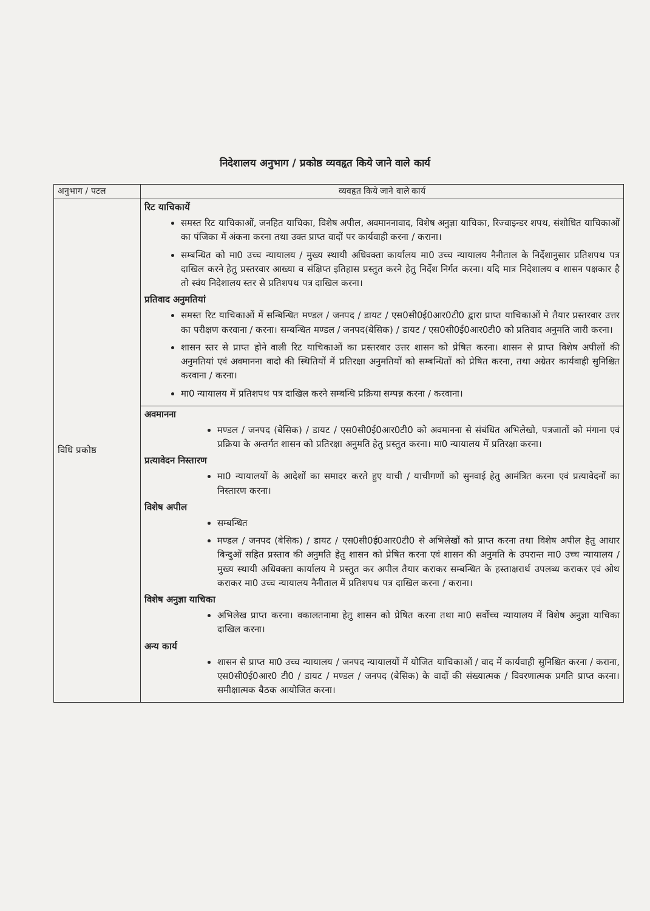निदेशालय अनुभाग / प्रकोष्ठ व्यवहृत किये जाने वाले कार्य
| अनुभाग / पटल | व्यवहृत किये जाने वाले कार्य |
| --- | --- |
| विधि प्रकोष्ठ | रिट याचिकायें समस्त रिट याचिकाओं, जनहित याचिका, विशेष अपील, अवमाननावाद, विशेष अनुज्ञा याचिका, रिज्वाइन्डर शपथ, संशोधित याचिकाओं का पंजिका में अंकना करना तथा उक्त प्राप्त वादों पर कार्यवाही करना / कराना। सम्बन्धित को मा0 उच्च न्यायालय / मुख्य स्थायी अधिवक्ता कार्यालय मा0 उच्च न्यायालय नैनीताल के निर्देशानुसार प्रतिशपथ पत्र दाखिल करने हेतु प्रस्तरवार आख्या व संक्षिप्त इतिहास प्रस्तुत करने हेतु निर्देश निर्गत करना। यदि मात्र निदेशालय व शासन पक्षकार है तो स्वंय निदेशालय स्तर से प्रतिशपथ पत्र दाखिल करना। प्रतिवाद अनुमतियां समस्त रिट याचिकाओं में सन्बिन्धित मण्डल / जनपद / डायट / एस0सी0ई0आर0टी0 द्वारा प्राप्त याचिकाओं मे तैयार प्रस्तरवार उत्तर का परीक्षण करवाना / करना। सम्बन्धित मण्डल / जनपद(बेसिक) / डायट / एस0सी0ई0आर0टी0 को प्रतिवाद अनुमति जारी करना। शासन स्तर से प्राप्त होने वाली रिट याचिकाओं का प्रस्तरवार उत्तर शासन को प्रेषित करना। शासन से प्राप्त विशेष अपीलों की अनुमतियां एवं अवमानना वादो की स्थितियों में प्रतिरक्षा अनुमतियों को सम्बन्धितों को प्रेषित करना, तथा अग्रेतर कार्यवाही सुनिश्चित करवाना / करना। मा0 न्यायालय में प्रतिशपथ पत्र दाखिल करने सम्बन्धि प्रक्रिया सम्पन्न करना / करवाना। |
| | अवमानना मण्डल / जनपद (बेसिक) / डायट / एस0सी0ई0आर0टी0 को अवमानना से संबंधित अभिलेखो, पत्रजातों को मंगाना एवं प्रक्रिया के अन्तर्गत शासन को प्रतिरक्षा अनुमति हेतु प्रस्तुत करना। मा0 न्यायालय में प्रतिरक्षा करना। प्रत्यावेदन निस्तारण मा0 न्यायालयों के आदेशों का समादर करते हुए याची / याचीगणों को सुनवाई हेतु आमंत्रित करना एवं प्रत्यावेदनों का निस्तारण करना। विशेष अपील सम्बन्धित मण्डल / जनपद (बेसिक) / डायट / एस0सी0ई0आर0टी0 से अभिलेखों को प्राप्त करना तथा विशेष अपील हेतु आधार बिन्दुओं सहित प्रस्ताव की अनुमति हेतु शासन को प्रेषित करना एवं शासन की अनुमति के उपरान्त मा0 उच्च न्यायालय / मुख्य स्थायी अधिवक्ता कार्यालय मे प्रस्तुत कर अपील तैयार कराकर सम्बन्धित के हस्ताक्षरार्थ उपलब्ध कराकर एवं ओथ कराकर मा0 उच्च न्यायालय नैनीताल में प्रतिशपथ पत्र दाखिल करना / कराना। विशेष अनुज्ञा याचिका अभिलेख प्राप्त करना। वकालतनामा हेतु शासन को प्रेषित करना तथा मा0 सर्वोच्च न्यायालय में विशेष अनुज्ञा याचिका दाखिल करना। अन्य कार्य शासन से प्राप्त मा0 उच्च न्यायालय / जनपद न्यायालयों में योजित याचिकाओं / वाद में कार्यवाही सुनिश्चित करना / कराना, एस0सी0ई0आर0 टी0 / डायट / मण्डल / जनपद (बेसिक) के वादों की संख्यात्मक / विवरणात्मक प्रगति प्राप्त करना। समीक्षात्मक बैठक आयोजित करना। |